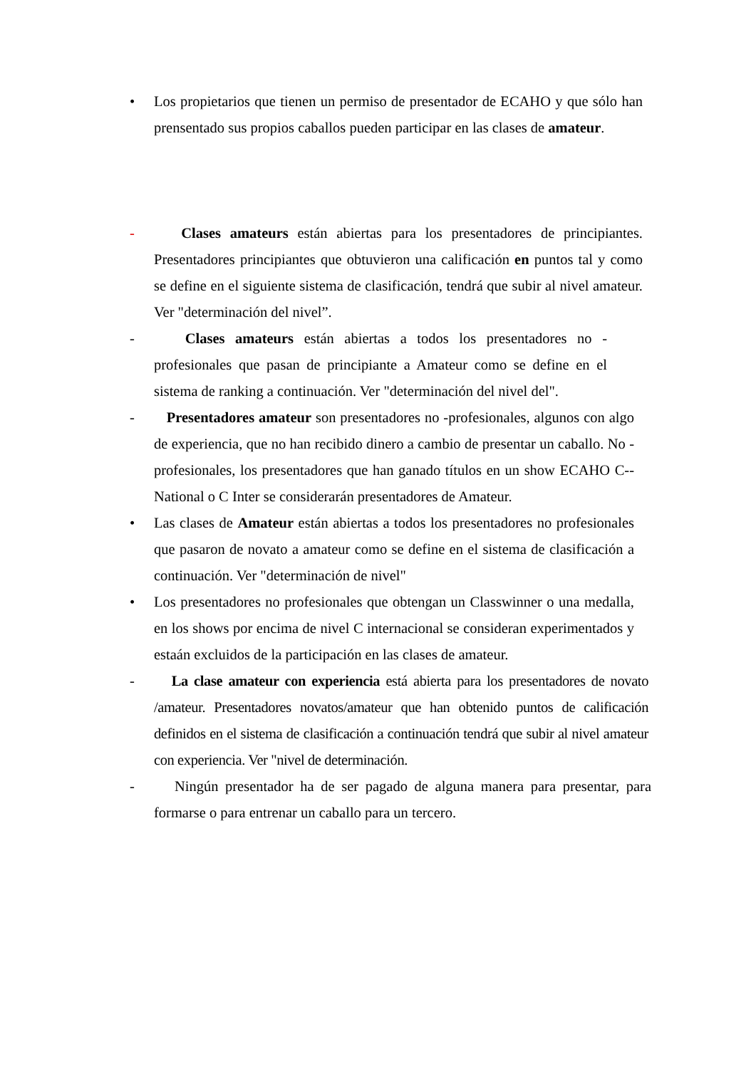• Los propietarios que tienen un permiso de presentador de ECAHO y que sólo han prensentado sus propios caballos pueden participar en las clases de amateur.
- Clases amateurs están abiertas para los presentadores de principiantes. Presentadores principiantes que obtuvieron una calificación en puntos tal y como se define en el siguiente sistema de clasificación, tendrá que subir al nivel amateur. Ver "determinación del nivel”.
- Clases amateurs están abiertas a todos los presentadores no - profesionales que pasan de principiante a Amateur como se define en el sistema de ranking a continuación. Ver "determinación del nivel del".
- Presentadores amateur son presentadores no -profesionales, algunos con algo de experiencia, que no han recibido dinero a cambio de presentar un caballo. No -profesionales, los presentadores que han ganado títulos en un show ECAHO C--National o C Inter se considerarán presentadores de Amateur.
• Las clases de Amateur están abiertas a todos los presentadores no profesionales que pasaron de novato a amateur como se define en el sistema de clasificación a continuación. Ver "determinación de nivel"
• Los presentadores no profesionales que obtengan un Classwinner o una medalla, en los shows por encima de nivel C internacional se consideran experimentados y estaán excluidos de la participación en las clases de amateur.
- La clase amateur con experiencia está abierta para los presentadores de novato /amateur. Presentadores novatos/amateur que han obtenido puntos de calificación definidos en el sistema de clasificación a continuación tendrá que subir al nivel amateur con experiencia. Ver "nivel de determinación.
- Ningún presentador ha de ser pagado de alguna manera para presentar, para formarse o para entrenar un caballo para un tercero.